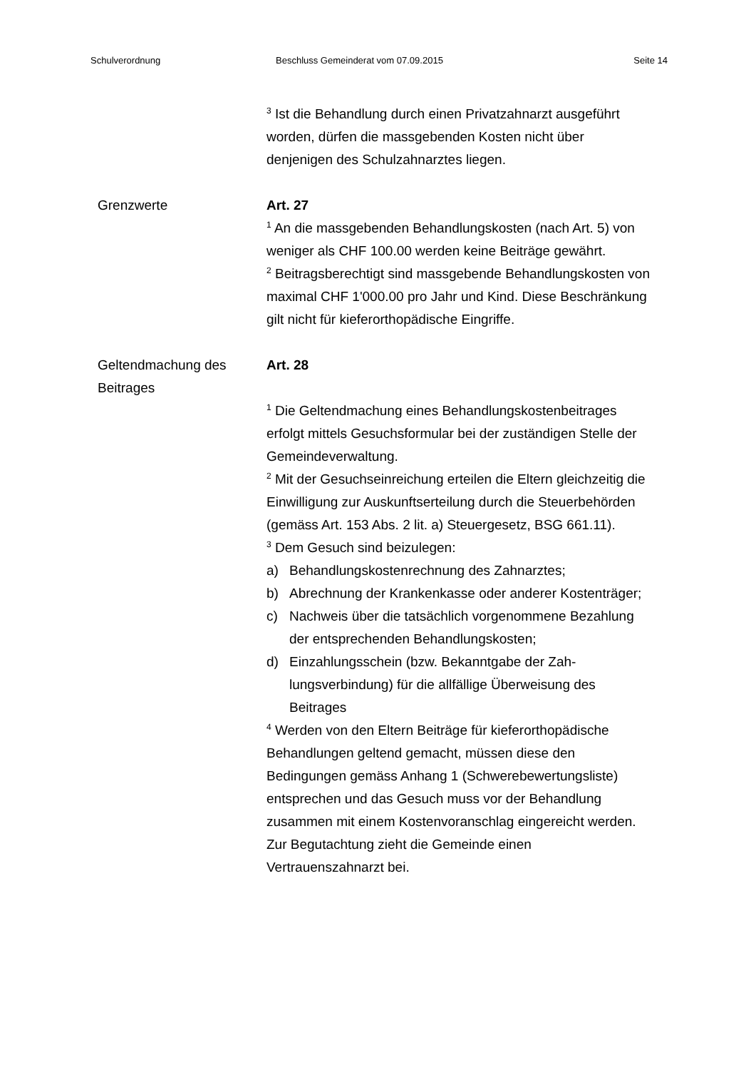Schulverordnung Beschluss Gemeinderat vom 07.09.2015 Seite 14
<sup>3</sup> Ist die Behandlung durch einen Privatzahnarzt ausge­führt worden, dürfen die massgebenden Kosten nicht über denjenigen des Schulzahnarztes liegen.
Grenzwerte Art. 27
<sup>1</sup> An die massgebenden Behandlungskosten (nach Art. 5) von weniger als CHF 100.00 werden keine Beiträge gewährt.
<sup>2</sup> Beitragsberechtigt sind massgebende Behandlungs­kosten von maximal CHF 1'000.00 pro Jahr und Kind. Diese Beschränkung gilt nicht für kieferorthopädische Eingriffe.
Geltendmachung des Beitrages Art. 28
<sup>1</sup> Die Geltendmachung eines Behandlungskostenbeitra­ges erfolgt mittels Gesuchsformular bei der zuständigen Stelle der Gemeindeverwaltung.
<sup>2</sup> Mit der Gesuchseinreichung erteilen die Eltern gleich­zeitig die Einwilligung zur Auskunftserteilung durch die Steuerbehörden (gemäss Art. 153 Abs. 2 lit. a) Steuer­gesetz, BSG 661.11).
<sup>3</sup> Dem Gesuch sind beizulegen:
a) Behandlungskostenrechnung des Zahnarztes;
b) Abrechnung der Krankenkasse oder anderer Kosten­träger;
c) Nachweis über die tatsächlich vorgenommene Be­zahlung der entsprechenden Behandlungskosten;
d) Einzahlungsschein (bzw. Bekanntgabe der Zah­lungsverbindung) für die allfällige Überweisung des Beitrages
<sup>4</sup> Werden von den Eltern Beiträge für kieferorthopädi­sche Behandlungen geltend gemacht, müssen diese den Bedingungen gemäss Anhang 1 (Schwerebewer­tungsliste) entsprechen und das Gesuch muss vor der Behandlung zusammen mit einem Kostenvoranschlag eingereicht werden. Zur Begutachtung zieht die Ge­meinde einen Vertrauenszahnarzt bei.